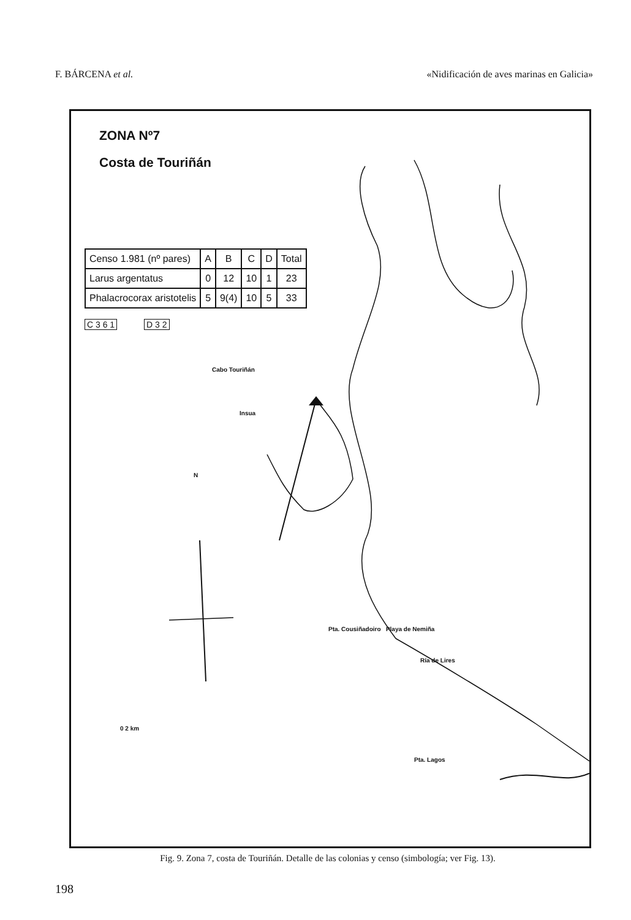F. BÁRCENA et al. «Nidificación de aves marinas en Galicia»
ZONA Nº7
Costa de Touriñán
| Censo 1.981 (nº pares) | A | B | C | D | Total |
| --- | --- | --- | --- | --- | --- |
| Larus argentatus | 0 | 12 | 10 | 1 | 23 |
| Phalacrocorax aristotelis | 5 | 9(4) | 10 | 5 | 33 |
C 3 6 1 D 3 2
Cabo Touriñán
Insua
N
Pta. Cousiñadoiro Playa de Nemiña
Ría de Lires
0 2 km
Pta. Lagos
Fig. 9. Zona 7, costa de Touriñán. Detalle de las colonias y censo (simbología; ver Fig. 13).
198